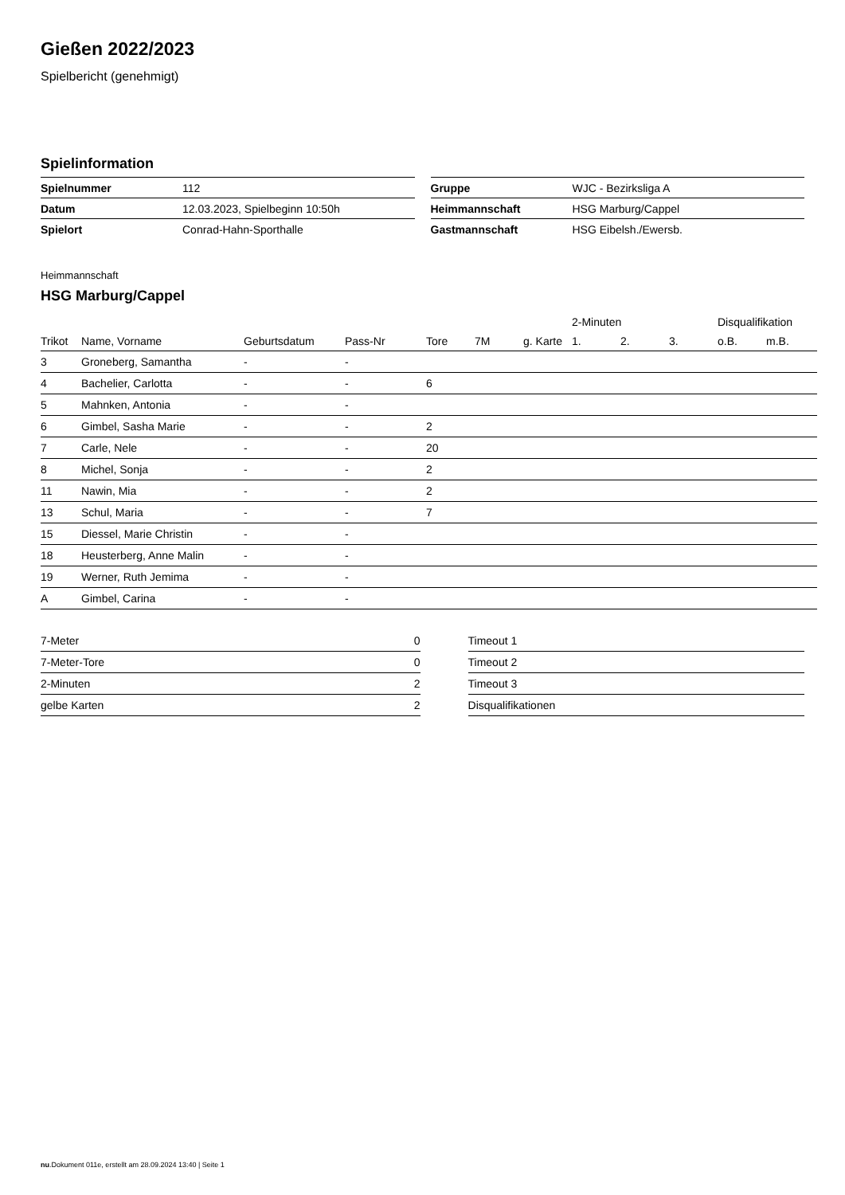Gießen 2022/2023
Spielbericht (genehmigt)
Spielinformation
| Spielnummer | 112 |
| Datum | 12.03.2023, Spielbeginn 10:50h |
| Spielort | Conrad-Hahn-Sporthalle |
| Gruppe | WJC - Bezirksliga A |
| Heimmannschaft | HSG Marburg/Cappel |
| Gastmannschaft | HSG Eibelsh./Ewersb. |
Heimmannschaft
HSG Marburg/Cappel
| | | | | | | | 2-Minuten | | | Disqualifikation | |
| --- | --- | --- | --- | --- | --- | --- | --- | --- | --- | --- | --- |
| Trikot | Name, Vorname | Geburtsdatum | Pass-Nr | Tore | 7M | g. Karte | 1. | 2. | 3. | o.B. | m.B. |
| 3 | Groneberg, Samantha | - | - | | | | | | | | |
| 4 | Bachelier, Carlotta | - | - | 6 | | | | | | | |
| 5 | Mahnken, Antonia | - | - | | | | | | | | |
| 6 | Gimbel, Sasha Marie | - | - | 2 | | | | | | | |
| 7 | Carle, Nele | - | - | 20 | | | | | | | |
| 8 | Michel, Sonja | - | - | 2 | | | | | | | |
| 11 | Nawin, Mia | - | - | 2 | | | | | | | |
| 13 | Schul, Maria | - | - | 7 | | | | | | | |
| 15 | Diessel, Marie Christin | - | - | | | | | | | | |
| 18 | Heusterberg, Anne Malin | - | - | | | | | | | | |
| 19 | Werner, Ruth Jemima | - | - | | | | | | | | |
| A | Gimbel, Carina | - | - | | | | | | | | |
| 7-Meter | 0 |
| 7-Meter-Tore | 0 |
| 2-Minuten | 2 |
| gelbe Karten | 2 |
| Timeout 1 |
| Timeout 2 |
| Timeout 3 |
| Disqualifikationen |
nu.Dokument 011e, erstellt am 28.09.2024 13:40 | Seite 1